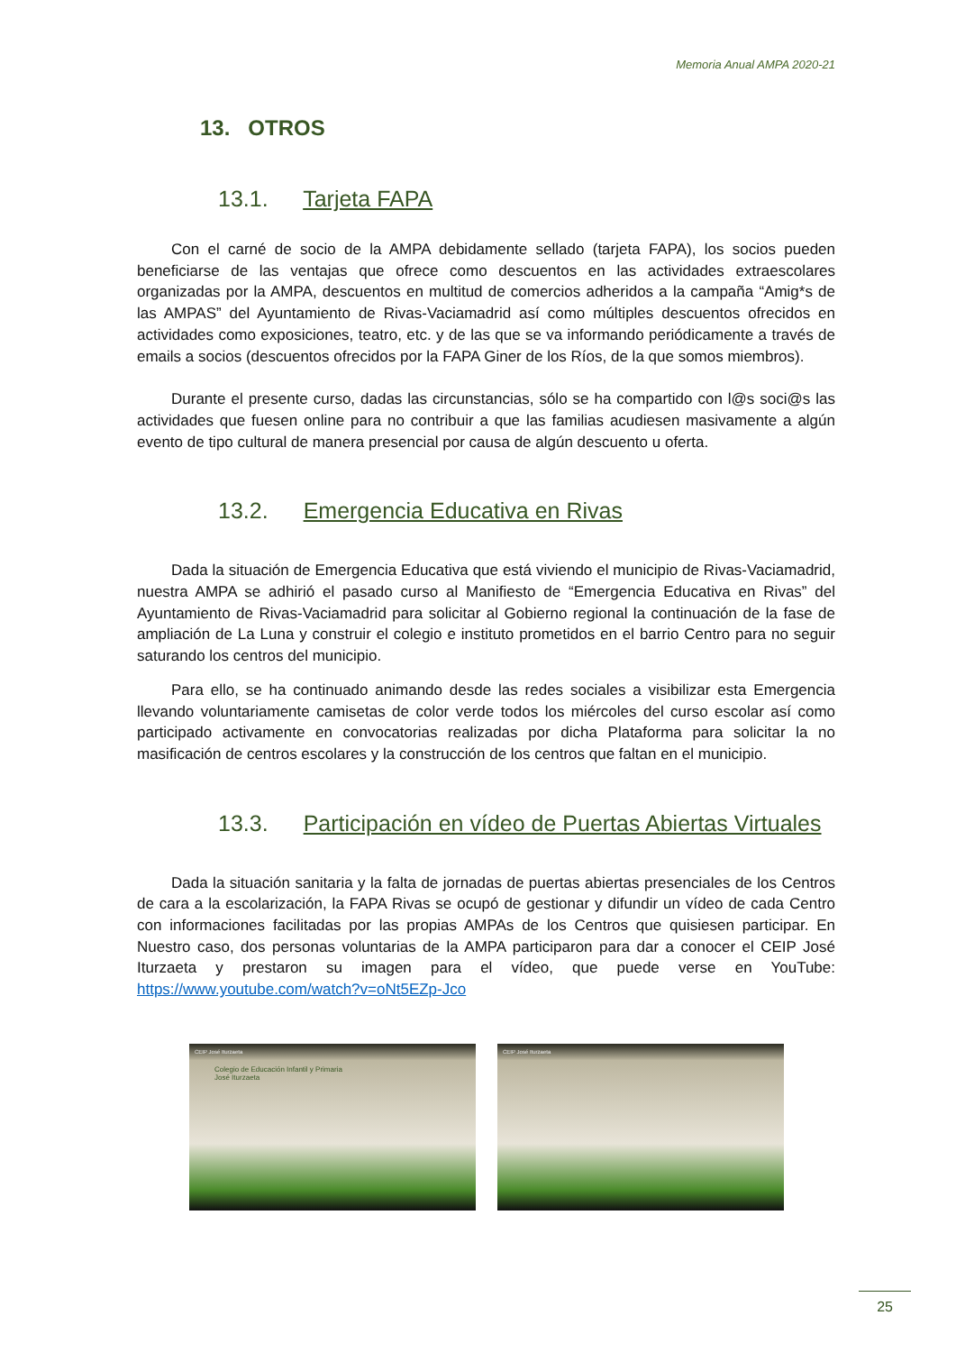Memoria Anual AMPA 2020-21
13. OTROS
13.1. Tarjeta FAPA
Con el carné de socio de la AMPA debidamente sellado (tarjeta FAPA), los socios pueden beneficiarse de las ventajas que ofrece como descuentos en las actividades extraescolares organizadas por la AMPA, descuentos en multitud de comercios adheridos a la campaña “Amig*s de las AMPAS” del Ayuntamiento de Rivas-Vaciamadrid así como múltiples descuentos ofrecidos en actividades como exposiciones, teatro, etc. y de las que se va informando periódicamente a través de emails a socios (descuentos ofrecidos por la FAPA Giner de los Ríos, de la que somos miembros).
Durante el presente curso, dadas las circunstancias, sólo se ha compartido con l@s soci@s las actividades que fuesen online para no contribuir a que las familias acudiesen masivamente a algún evento de tipo cultural de manera presencial por causa de algún descuento u oferta.
13.2. Emergencia Educativa en Rivas
Dada la situación de Emergencia Educativa que está viviendo el municipio de Rivas-Vaciamadrid, nuestra AMPA se adhirió el pasado curso al Manifiesto de “Emergencia Educativa en Rivas” del Ayuntamiento de Rivas-Vaciamadrid para solicitar al Gobierno regional la continuación de la fase de ampliación de La Luna y construir el colegio e instituto prometidos en el barrio Centro para no seguir saturando los centros del municipio.
Para ello, se ha continuado animando desde las redes sociales a visibilizar esta Emergencia llevando voluntariamente camisetas de color verde todos los miércoles del curso escolar así como participado activamente en convocatorias realizadas por dicha Plataforma para solicitar la no masificación de centros escolares y la construcción de los centros que faltan en el municipio.
13.3. Participación en vídeo de Puertas Abiertas Virtuales
Dada la situación sanitaria y la falta de jornadas de puertas abiertas presenciales de los Centros de cara a la escolarización, la FAPA Rivas se ocupó de gestionar y difundir un vídeo de cada Centro con informaciones facilitadas por las propias AMPAs de los Centros que quisiesen participar. En Nuestro caso, dos personas voluntarias de la AMPA participaron para dar a conocer el CEIP José Iturzaeta y prestaron su imagen para el vídeo, que puede verse en YouTube: https://www.youtube.com/watch?v=oNt5EZp-Jco
CEIP José Iturzaeta
Colegio de Educación Infantil y Primaria
José Iturzaeta
CEIP José Iturzaeta
25